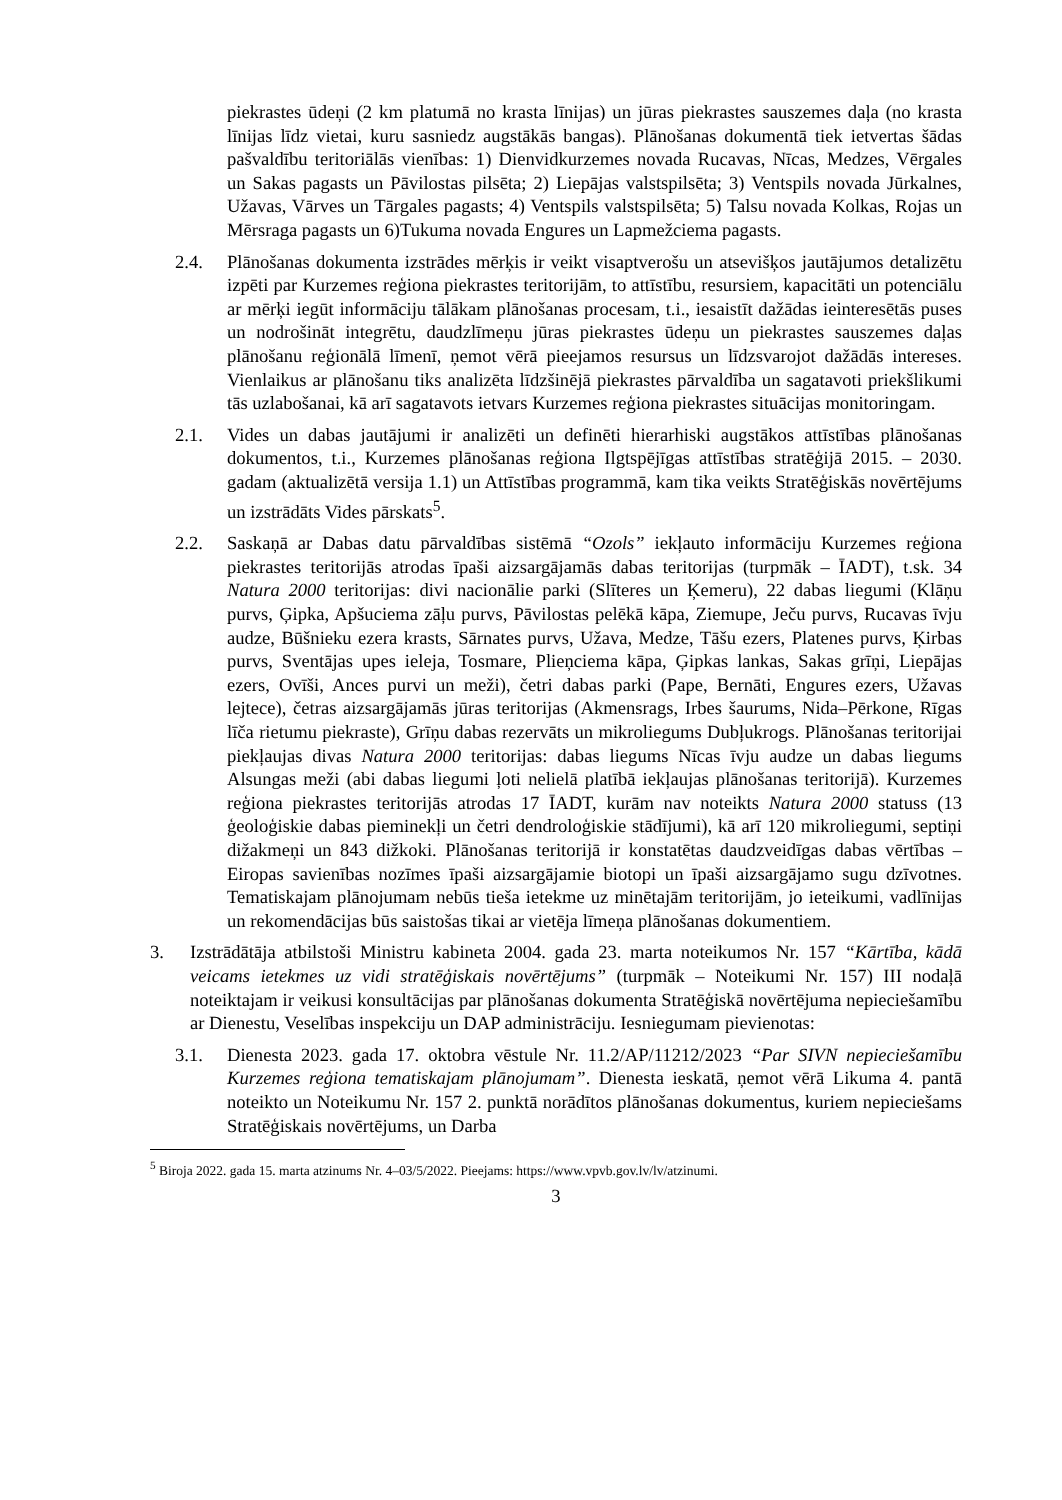piekrastes ūdeņi (2 km platumā no krasta līnijas) un jūras piekrastes sauszemes daļa (no krasta līnijas līdz vietai, kuru sasniedz augstākās bangas). Plānošanas dokumentā tiek ietvertas šādas pašvaldību teritoriālās vienības: 1) Dienvidkurzemes novada Rucavas, Nīcas, Medzes, Vērgales un Sakas pagasts un Pāvilostas pilsēta; 2) Liepājas valstspilsēta; 3) Ventspils novada Jūrkalnes, Užavas, Vārves un Tārgales pagasts; 4) Ventspils valstspilsēta; 5) Talsu novada Kolkas, Rojas un Mērsraga pagasts un 6)Tukuma novada Engures un Lapmežciema pagasts.
2.4. Plānošanas dokumenta izstrādes mērķis ir veikt visaptverošu un atsevišķos jautājumos detalizētu izpēti par Kurzemes reģiona piekrastes teritorijām, to attīstību, resursiem, kapacitāti un potenciālu ar mērķi iegūt informāciju tālākam plānošanas procesam, t.i., iesaistīt dažādas ieinteresētās puses un nodrošināt integrētu, daudzlīmeņu jūras piekrastes ūdeņu un piekrastes sauszemes daļas plānošanu reģionālā līmenī, ņemot vērā pieejamos resursus un līdzsvarojot dažādās intereses. Vienlaikus ar plānošanu tiks analizēta līdzšinējā piekrastes pārvaldība un sagatavoti priekšlikumi tās uzlabošanai, kā arī sagatavots ietvars Kurzemes reģiona piekrastes situācijas monitoringam.
2.1. Vides un dabas jautājumi ir analizēti un definēti hierarhiski augstākos attīstības plānošanas dokumentos, t.i., Kurzemes plānošanas reģiona Ilgtspējīgas attīstības stratēģijā 2015. – 2030. gadam (aktualizētā versija 1.1) un Attīstības programmā, kam tika veikts Stratēģiskās novērtējums un izstrādāts Vides pārskats<sup>5</sup>.
2.2. Saskaņā ar Dabas datu pārvaldības sistēmā “Ozols” iekļauto informāciju Kurzemes reģiona piekrastes teritorijās atrodas īpaši aizsargājamās dabas teritorijas (turpmāk – ĪADT), t.sk. 34 Natura 2000 teritorijas: divi nacionālie parki (Slīteres un Ķemeru), 22 dabas liegumi (Klāņu purvs, Ģipka, Apšuciema zāļu purvs, Pāvilostas pelēkā kāpa, Ziemupe, Ječu purvs, Rucavas īvju audze, Būšnieku ezera krasts, Sārnates purvs, Užava, Medze, Tāšu ezers, Platenes purvs, Ķirbas purvs, Sventājas upes ieleja, Tosmare, Plieņciema kāpa, Ģipkas lankas, Sakas grīņi, Liepājas ezers, Ovīši, Ances purvi un meži), četri dabas parki (Pape, Bernāti, Engures ezers, Užavas lejtece), četras aizsargājamās jūras teritorijas (Akmensrags, Irbes šaurums, Nida–Pērkone, Rīgas līča rietumu piekraste), Grīņu dabas rezervāts un mikroliegums Dubļukrogs. Plānošanas teritorijai piekļaujas divas Natura 2000 teritorijas: dabas liegums Nīcas īvju audze un dabas liegums Alsungas meži (abi dabas liegumi ļoti nelielā platībā iekļaujas plānošanas teritorijā). Kurzemes reģiona piekrastes teritorijās atrodas 17 ĪADT, kurām nav noteikts Natura 2000 statuss (13 ģeoloģiskie dabas pieminekļi un četri dendroloģiskie stādījumi), kā arī 120 mikroliegumi, septiņi dižakmeņi un 843 dižkoki. Plānošanas teritorijā ir konstatētas daudzveidīgas dabas vērtības – Eiropas savienības nozīmes īpaši aizsargājamie biotopi un īpaši aizsargājamo sugu dzīvotnes. Tematiskajam plānojumam nebūs tieša ietekme uz minētajām teritorijām, jo ieteikumi, vadlīnijas un rekomendācijas būs saistošas tikai ar vietēja līmeņa plānošanas dokumentiem.
3. Izstrādātāja atbilstoši Ministru kabineta 2004. gada 23. marta noteikumos Nr. 157 “Kārtība, kādā veicams ietekmes uz vidi stratēģiskais novērtējums” (turpmāk – Noteikumi Nr. 157) III nodaļā noteiktajam ir veikusi konsultācijas par plānošanas dokumenta Stratēģiskā novērtējuma nepieciešamību ar Dienestu, Veselības inspekciju un DAP administrāciju. Iesniegumam pievienotas:
3.1. Dienesta 2023. gada 17. oktobra vēstule Nr. 11.2/AP/11212/2023 “Par SIVN nepieciešamību Kurzemes reģiona tematiskajam plānojumam”. Dienesta ieskatā, ņemot vērā Likuma 4. pantā noteikto un Noteikumu Nr. 157 2. punktā norādītos plānošanas dokumentus, kuriem nepieciešams Stratēģiskais novērtējums, un Darba
<sup>5</sup> Biroja 2022. gada 15. marta atzinums Nr. 4–03/5/2022. Pieejams: https://www.vpvb.gov.lv/lv/atzinumi.
3